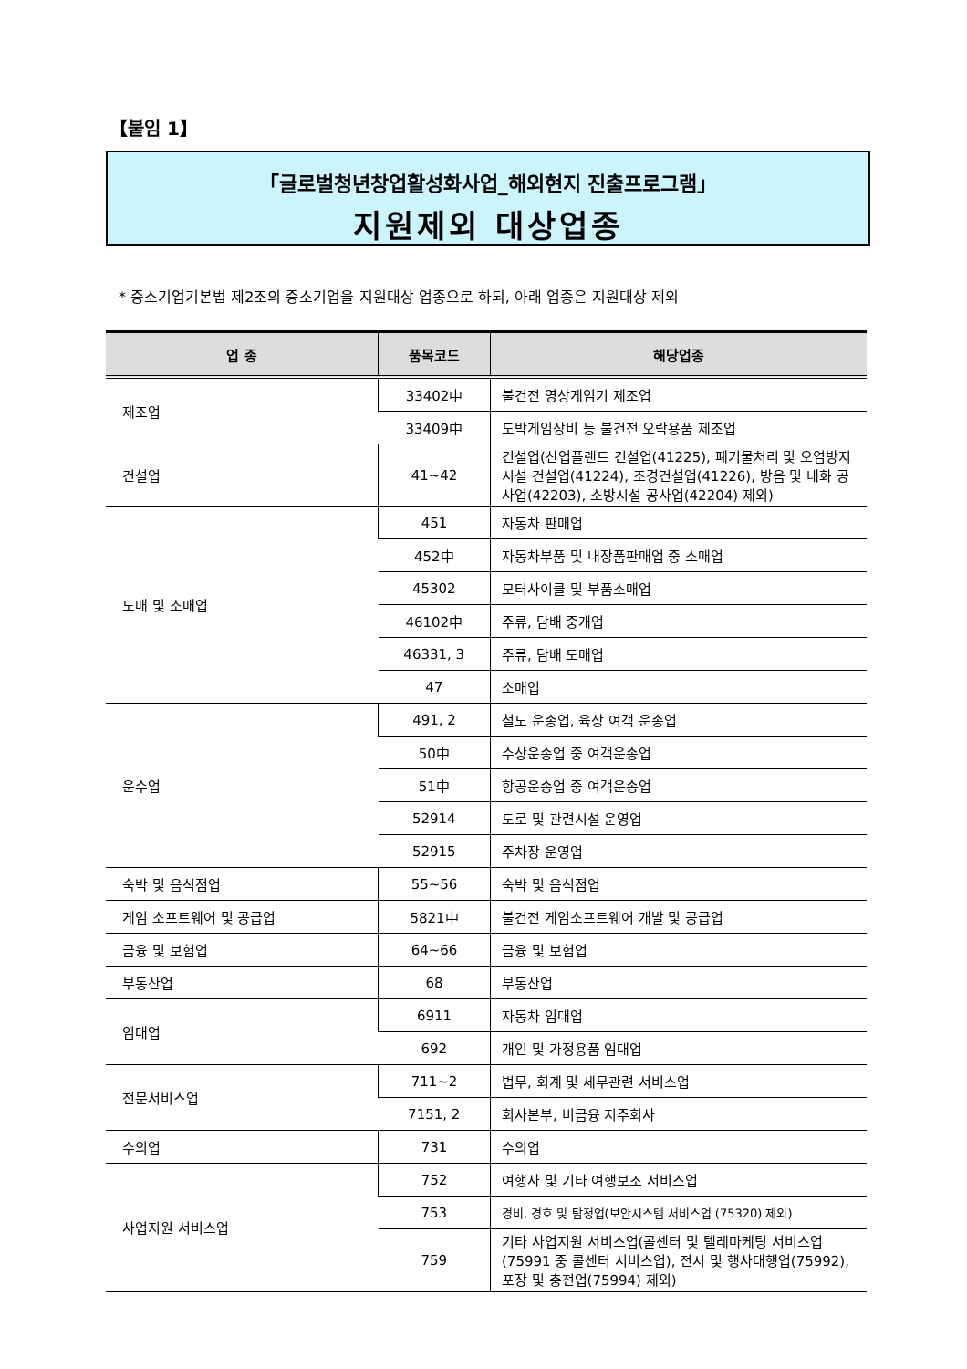【붙임 1】
「글로벌청년창업활성화사업_해외현지 진출프로그램」
지원제외 대상업종
* 중소기업기본법 제2조의 중소기업을 지원대상 업종으로 하되, 아래 업종은 지원대상 제외
| 업 종 | 품목코드 | 해당업종 |
| --- | --- | --- |
| 제조업 | 33402中 | 불건전 영상게임기 제조업 |
| | 33409中 | 도박게임장비 등 불건전 오락용품 제조업 |
| 건설업 | 41~42 | 건설업(산업플랜트 건설업(41225), 폐기물처리 및 오염방지시설 건설업(41224), 조경건설업(41226), 방음 및 내화 공사업(42203), 소방시설 공사업(42204) 제외) |
| 도매 및 소매업 | 451 | 자동차 판매업 |
| | 452中 | 자동차부품 및 내장품판매업 중 소매업 |
| | 45302 | 모터사이클 및 부품소매업 |
| | 46102中 | 주류, 담배 중개업 |
| | 46331, 3 | 주류, 담배 도매업 |
| | 47 | 소매업 |
| 운수업 | 491, 2 | 철도 운송업, 육상 여객 운송업 |
| | 50中 | 수상운송업 중 여객운송업 |
| | 51中 | 항공운송업 중 여객운송업 |
| | 52914 | 도로 및 관련시설 운영업 |
| | 52915 | 주차장 운영업 |
| 숙박 및 음식점업 | 55~56 | 숙박 및 음식점업 |
| 게임 소프트웨어 및 공급업 | 5821中 | 불건전 게임소프트웨어 개발 및 공급업 |
| 금융 및 보험업 | 64~66 | 금융 및 보험업 |
| 부동산업 | 68 | 부동산업 |
| 임대업 | 6911 | 자동차 임대업 |
| | 692 | 개인 및 가정용품 임대업 |
| 전문서비스업 | 711~2 | 법무, 회계 및 세무관련 서비스업 |
| | 7151, 2 | 회사본부, 비금융 지주회사 |
| 수의업 | 731 | 수의업 |
| 사업지원 서비스업 | 752 | 여행사 및 기타 여행보조 서비스업 |
| | 753 | 경비, 경호 및 탐정업(보안시스템 서비스업 (75320) 제외) |
| | 759 | 기타 사업지원 서비스업(콜센터 및 텔레마케팅 서비스업(75991 중 콜센터 서비스업), 전시 및 행사대행업(75992), 포장 및 충전업(75994) 제외) |